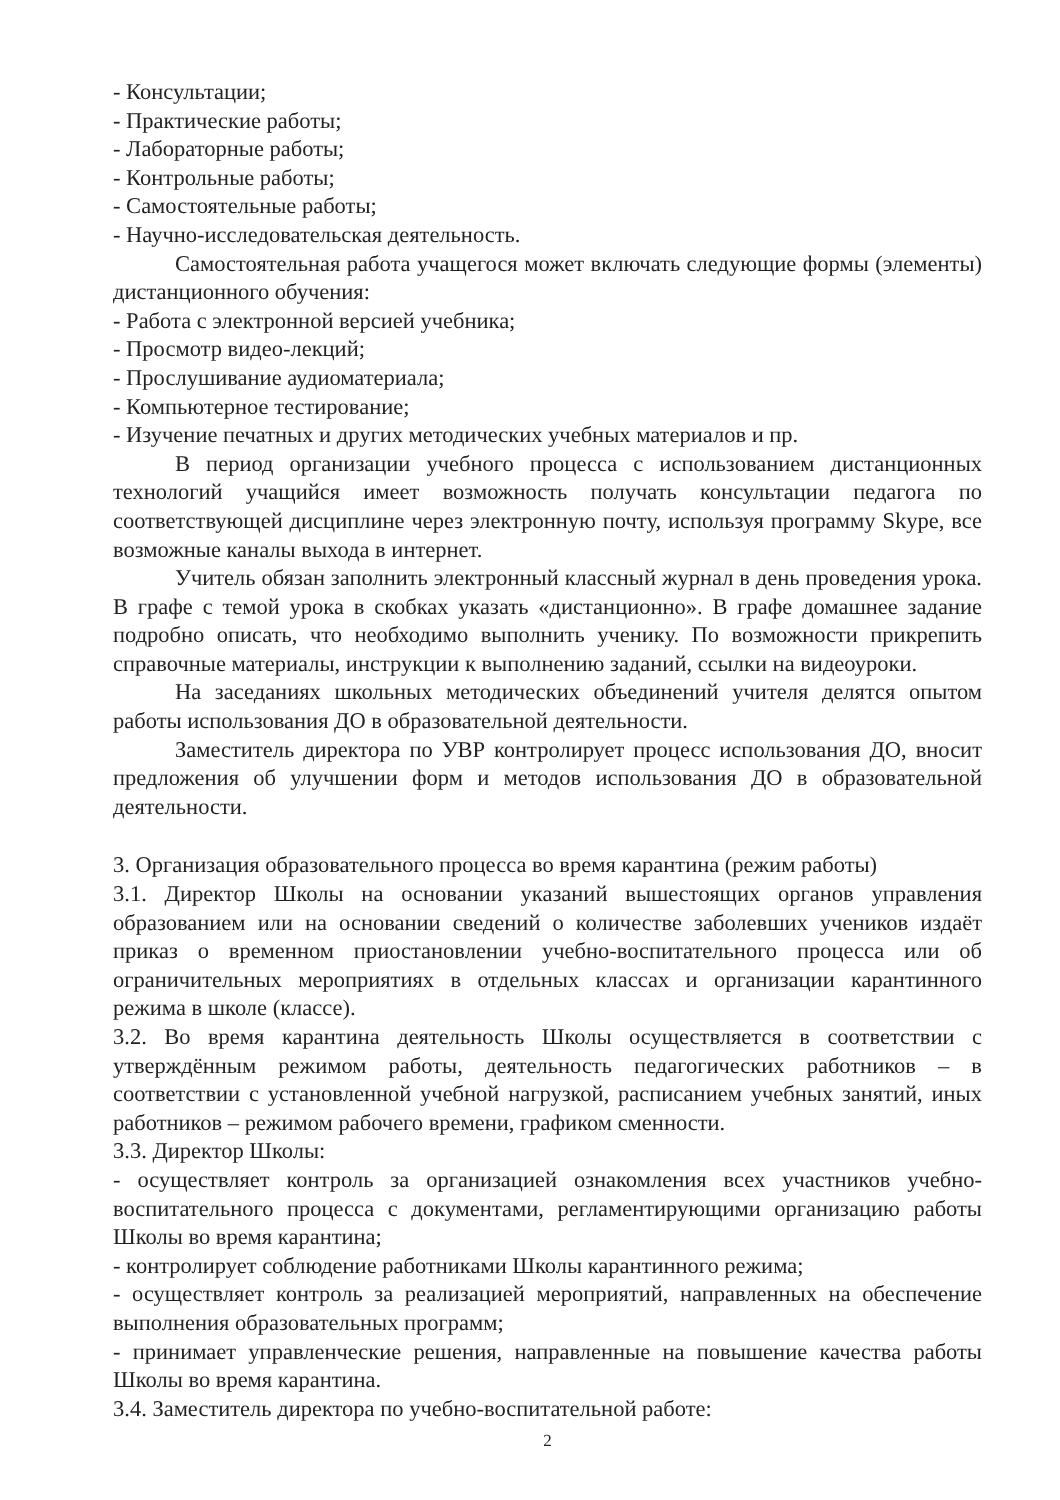- Консультации;
- Практические работы;
- Лабораторные работы;
- Контрольные работы;
- Самостоятельные работы;
- Научно-исследовательская деятельность.
Самостоятельная работа учащегося может включать следующие формы (элементы) дистанционного обучения:
- Работа с электронной версией учебника;
- Просмотр видео-лекций;
- Прослушивание аудиоматериала;
- Компьютерное тестирование;
- Изучение печатных и других методических учебных материалов и пр.
В период организации учебного процесса с использованием дистанционных технологий учащийся имеет возможность получать консультации педагога по соответствующей дисциплине через электронную почту, используя программу Skype, все возможные каналы выхода в интернет.
Учитель обязан заполнить электронный классный журнал в день проведения урока. В графе с темой урока в скобках указать «дистанционно». В графе домашнее задание подробно описать, что необходимо выполнить ученику. По возможности прикрепить справочные материалы, инструкции к выполнению заданий, ссылки на видеоуроки.
На заседаниях школьных методических объединений учителя делятся опытом работы использования ДО в образовательной деятельности.
Заместитель директора по УВР контролирует процесс использования ДО, вносит предложения об улучшении форм и методов использования ДО в образовательной деятельности.
3. Организация образовательного процесса во время карантина (режим работы)
3.1. Директор Школы на основании указаний вышестоящих органов управления образованием или на основании сведений о количестве заболевших учеников издаёт приказ о временном приостановлении учебно-воспитательного процесса или об ограничительных мероприятиях в отдельных классах и организации карантинного режима в школе (классе).
3.2. Во время карантина деятельность Школы осуществляется в соответствии с утверждённым режимом работы, деятельность педагогических работников – в соответствии с установленной учебной нагрузкой, расписанием учебных занятий, иных работников – режимом рабочего времени, графиком сменности.
3.3. Директор Школы:
- осуществляет контроль за организацией ознакомления всех участников учебно-воспитательного процесса с документами, регламентирующими организацию работы Школы во время карантина;
- контролирует соблюдение работниками Школы карантинного режима;
- осуществляет контроль за реализацией мероприятий, направленных на обеспечение выполнения образовательных программ;
- принимает управленческие решения, направленные на повышение качества работы Школы во время карантина.
3.4. Заместитель директора по учебно-воспитательной работе:
2